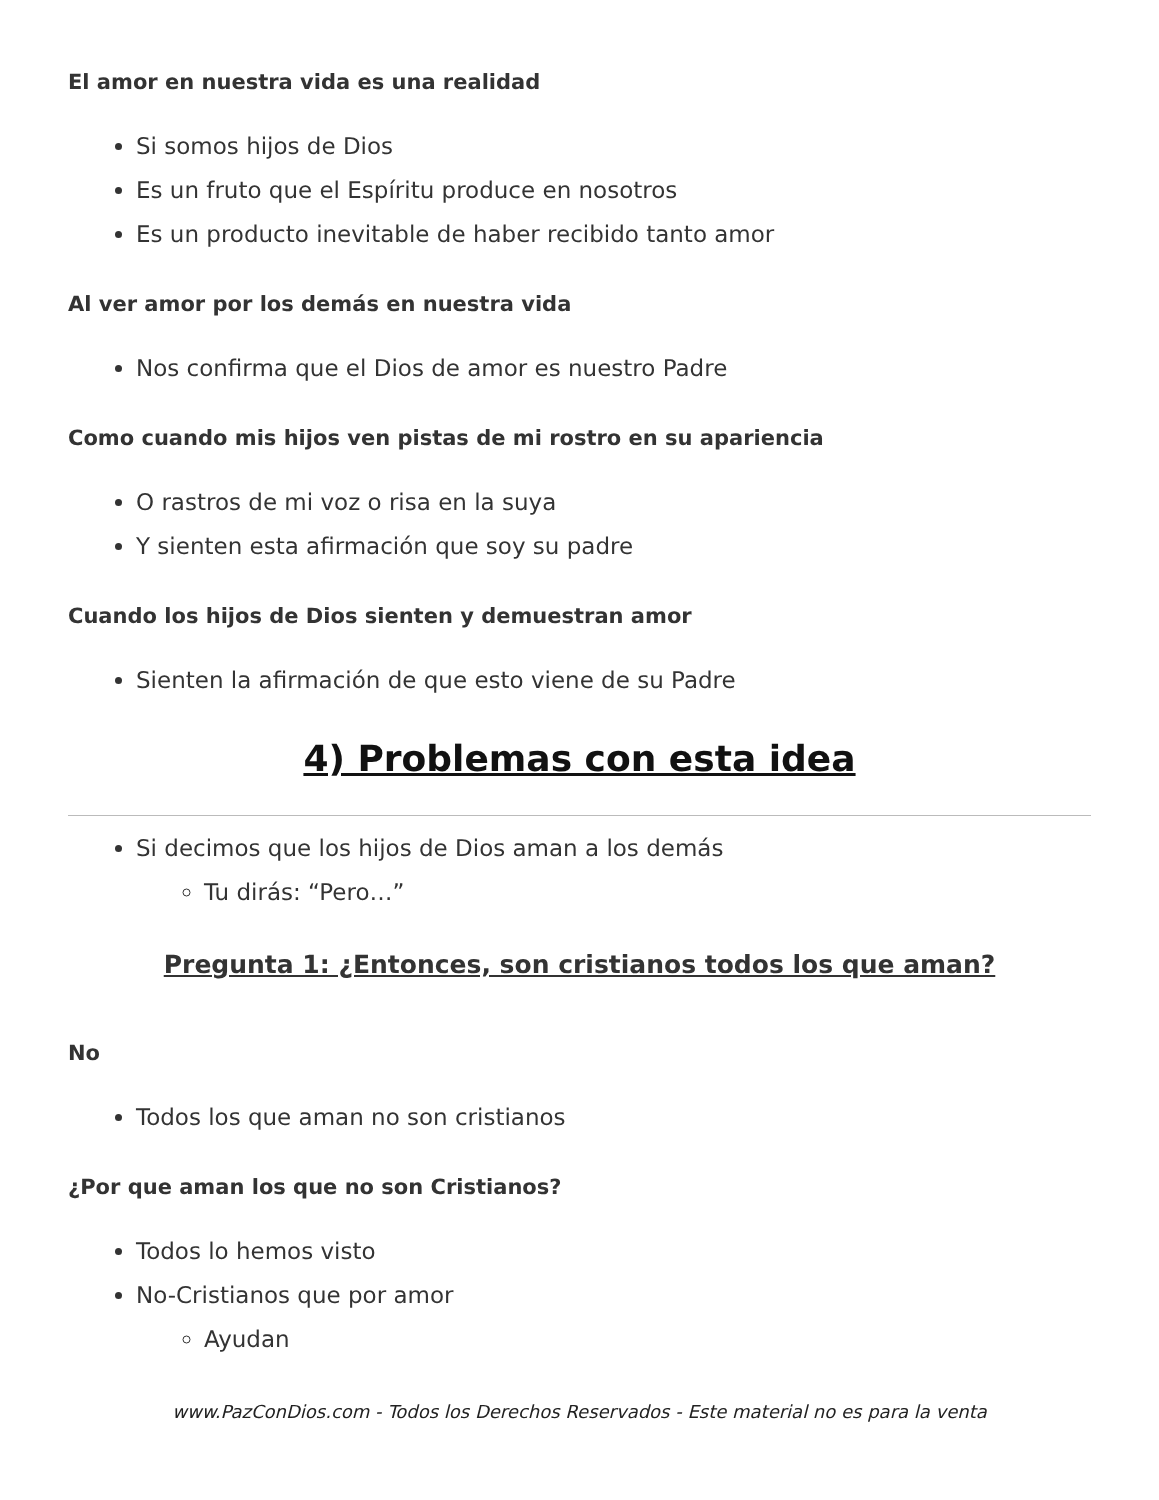El amor en nuestra vida es una realidad
Si somos hijos de Dios
Es un fruto que el Espíritu produce en nosotros
Es un producto inevitable de haber recibido tanto amor
Al ver amor por los demás en nuestra vida
Nos confirma que el Dios de amor es nuestro Padre
Como cuando mis hijos ven pistas de mi rostro en su apariencia
O rastros de mi voz o risa en la suya
Y sienten esta afirmación que soy su padre
Cuando los hijos de Dios sienten y demuestran amor
Sienten la afirmación de que esto viene de su Padre
4) Problemas con esta idea
Si decimos que los hijos de Dios aman a los demás
Tu dirás: “Pero…”
Pregunta 1: ¿Entonces, son cristianos todos los que aman?
No
Todos los que aman no son cristianos
¿Por que aman los que no son Cristianos?
Todos lo hemos visto
No-Cristianos que por amor
Ayudan
www.PazConDios.com - Todos los Derechos Reservados - Este material no es para la venta